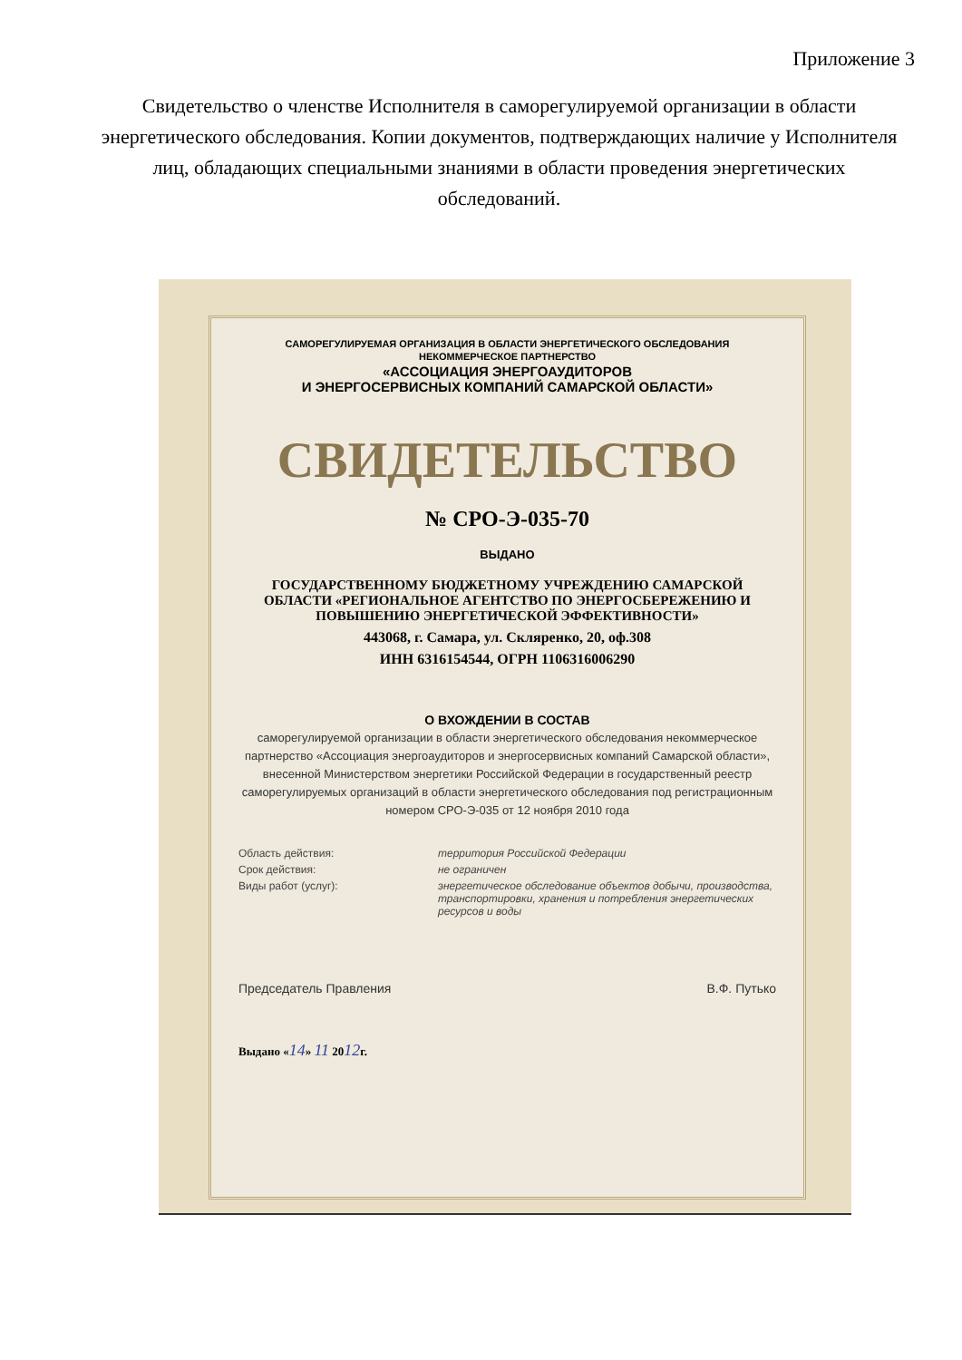Приложение 3
Свидетельство о членстве Исполнителя в саморегулируемой организации в области энергетического обследования. Копии документов, подтверждающих наличие у Исполнителя лиц, обладающих специальными знаниями в области проведения энергетических обследований.
САМОРЕГУЛИРУЕМАЯ ОРГАНИЗАЦИЯ В ОБЛАСТИ ЭНЕРГЕТИЧЕСКОГО ОБСЛЕДОВАНИЯ
НЕКОММЕРЧЕСКОЕ ПАРТНЕРСТВО
«АССОЦИАЦИЯ ЭНЕРГОАУДИТОРОВ
И ЭНЕРГОСЕРВИСНЫХ КОМПАНИЙ САМАРСКОЙ ОБЛАСТИ»
СВИДЕТЕЛЬСТВО
№ СРО-Э-035-70
ВЫДАНО
ГОСУДАРСТВЕННОМУ БЮДЖЕТНОМУ УЧРЕЖДЕНИЮ САМАРСКОЙ ОБЛАСТИ «РЕГИОНАЛЬНОЕ АГЕНТСТВО ПО ЭНЕРГОСБЕРЕЖЕНИЮ И ПОВЫШЕНИЮ ЭНЕРГЕТИЧЕСКОЙ ЭФФЕКТИВНОСТИ»
443068, г. Самара, ул. Скляренко, 20, оф.308
ИНН 6316154544, ОГРН 1106316006290
О ВХОЖДЕНИИ В СОСТАВ
саморегулируемой организации в области энергетического обследования некоммерческое партнерство «Ассоциация энергоаудиторов и энергосервисных компаний Самарской области», внесенной Министерством энергетики Российской Федерации в государственный реестр саморегулируемых организаций в области энергетического обследования под регистрационным номером СРО-Э-035 от 12 ноября 2010 года
Область действия:
территория Российской Федерации
Срок действия:
не ограничен
Виды работ (услуг):
энергетическое обследование объектов добычи, производства, транспортировки, хранения и потребления энергетических ресурсов и воды
Председатель Правления В.Ф. Путько
Выдано «14» 11 2012г.